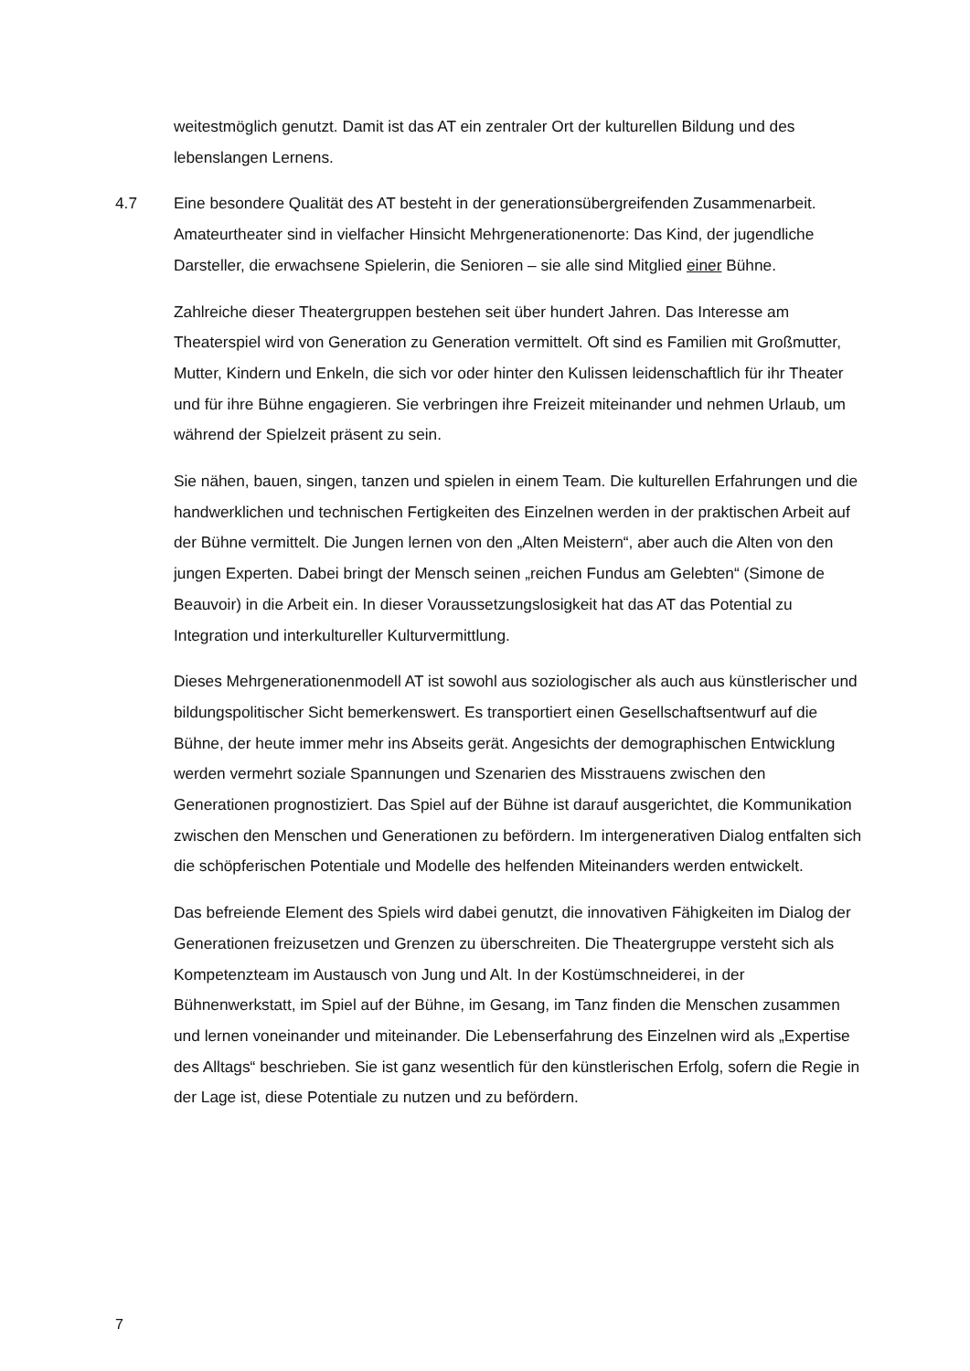weitestmöglich genutzt. Damit ist das AT ein zentraler Ort der kulturellen Bildung und des lebenslangen Lernens.
4.7 Eine besondere Qualität des AT besteht in der generationsübergreifenden Zusammenarbeit. Amateurtheater sind in vielfacher Hinsicht Mehrgenerationenorte: Das Kind, der jugendliche Darsteller, die erwachsene Spielerin, die Senioren – sie alle sind Mitglied einer Bühne.
Zahlreiche dieser Theatergruppen bestehen seit über hundert Jahren. Das Interesse am Theaterspiel wird von Generation zu Generation vermittelt. Oft sind es Familien mit Großmutter, Mutter, Kindern und Enkeln, die sich vor oder hinter den Kulissen leidenschaftlich für ihr Theater und für ihre Bühne engagieren. Sie verbringen ihre Freizeit miteinander und nehmen Urlaub, um während der Spielzeit präsent zu sein.
Sie nähen, bauen, singen, tanzen und spielen in einem Team. Die kulturellen Erfahrungen und die handwerklichen und technischen Fertigkeiten des Einzelnen werden in der praktischen Arbeit auf der Bühne vermittelt. Die Jungen lernen von den „Alten Meistern“, aber auch die Alten von den jungen Experten. Dabei bringt der Mensch seinen „reichen Fundus am Gelebten“ (Simone de Beauvoir) in die Arbeit ein. In dieser Voraussetzungslosigkeit hat das AT das Potential zu Integration und interkultureller Kulturvermittlung.
Dieses Mehrgenerationenmodell AT ist sowohl aus soziologischer als auch aus künstlerischer und bildungspolitischer Sicht bemerkenswert. Es transportiert einen Gesellschaftsentwurf auf die Bühne, der heute immer mehr ins Abseits gerät. Angesichts der demographischen Entwicklung werden vermehrt soziale Spannungen und Szenarien des Misstrauens zwischen den Generationen prognostiziert. Das Spiel auf der Bühne ist darauf ausgerichtet, die Kommunikation zwischen den Menschen und Generationen zu befördern. Im intergenerativen Dialog entfalten sich die schöpferischen Potentiale und Modelle des helfenden Miteinanders werden entwickelt.
Das befreiende Element des Spiels wird dabei genutzt, die innovativen Fähigkeiten im Dialog der Generationen freizusetzen und Grenzen zu überschreiten. Die Theatergruppe versteht sich als Kompetenzteam im Austausch von Jung und Alt. In der Kostümschneiderei, in der Bühnenwerkstatt, im Spiel auf der Bühne, im Gesang, im Tanz finden die Menschen zusammen und lernen voneinander und miteinander. Die Lebenserfahrung des Einzelnen wird als „Expertise des Alltags“ beschrieben. Sie ist ganz wesentlich für den künstlerischen Erfolg, sofern die Regie in der Lage ist, diese Potentiale zu nutzen und zu befördern.
7